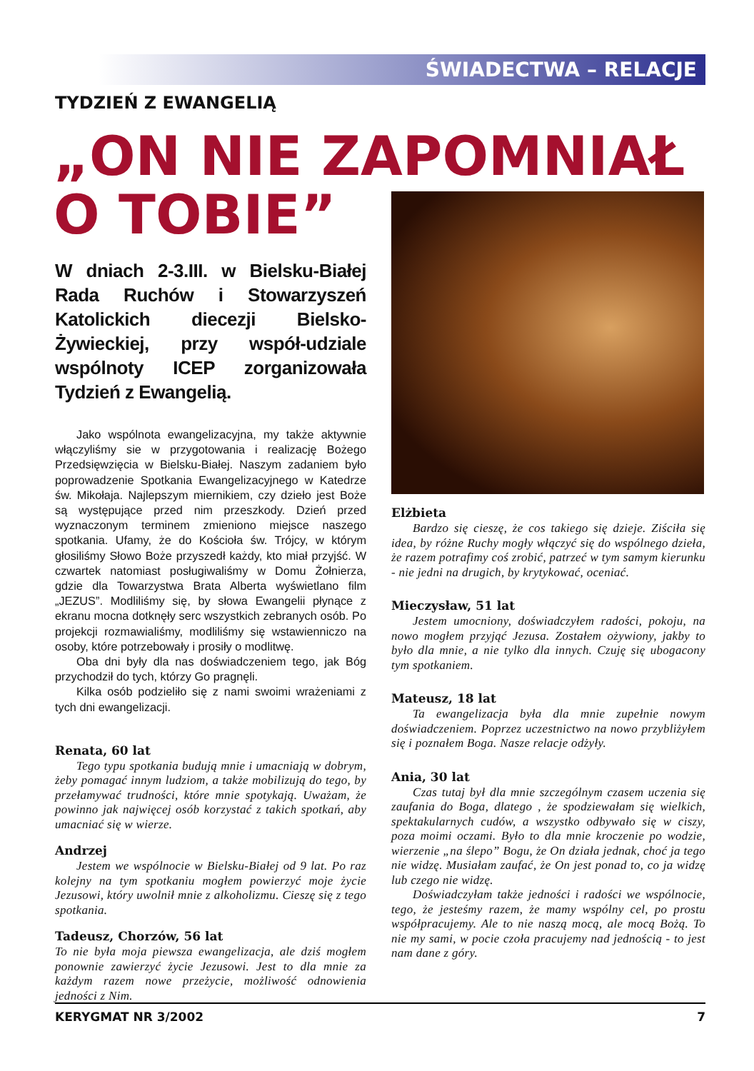ŚWIADECTWA – RELACJE
TYDZIEŃ Z EWANGELIĄ
„ON NIE ZAPOMNIAŁ
O TOBIE”
W dniach 2-3.III. w Bielsku-Białej Rada Ruchów i Stowarzyszeń Katolickich diecezji Bielsko-Żywieckiej, przy współ-udziale wspólnoty ICEP zorganizowała Tydzień z Ewangelią.
Jako wspólnota ewangelizacyjna, my także aktywnie włączyliśmy sie w przygotowania i realizację Bożego Przedsięwzięcia w Bielsku-Białej. Naszym zadaniem było poprowadzenie Spotkania Ewangelizacyjnego w Katedrze św. Mikołaja. Najlepszym miernikiem, czy dzieło jest Boże są występujące przed nim przeszkody. Dzień przed wyznaczonym terminem zmieniono miejsce naszego spotkania. Ufamy, że do Kościoła św. Trójcy, w którym głosiliśmy Słowo Boże przyszedł każdy, kto miał przyjść. W czwartek natomiast posługiwaliśmy w Domu Żołnierza, gdzie dla Towarzystwa Brata Alberta wyświetlano film „JEZUS”. Modliliśmy się, by słowa Ewangelii płynące z ekranu mocna dotknęły serc wszystkich zebranych osób. Po projekcji rozmawialiśmy, modliliśmy się wstawienniczo na osoby, które potrzebowały i prosiły o modlitwę.
Oba dni były dla nas doświadczeniem tego, jak Bóg przychodził do tych, którzy Go pragnęli.
Kilka osób podzieliło się z nami swoimi wrażeniami z tych dni ewangelizacji.
Renata, 60 lat
Tego typu spotkania budują mnie i umacniają w dobrym, żeby pomagać innym ludziom, a także mobilizują do tego, by przełamywać trudności, które mnie spotykają. Uważam, że powinno jak najwięcej osób korzystać z takich spotkań, aby umacniać się w wierze.
Andrzej
Jestem we wspólnocie w Bielsku-Białej od 9 lat. Po raz kolejny na tym spotkaniu mogłem powierzyć moje życie Jezusowi, który uwolnił mnie z alkoholizmu. Cieszę się z tego spotkania.
Tadeusz, Chorzów, 56 lat
To nie była moja piewsza ewangelizacja, ale dziś mogłem ponownie zawierzyć życie Jezusowi. Jest to dla mnie za każdym razem nowe przeżycie, możliwość odnowienia jedności z Nim.
Elżbieta
Bardzo się cieszę, że cos takiego się dzieje. Ziściła się idea, by różne Ruchy mogły włączyć się do wspólnego dzieła, że razem potrafimy coś zrobić, patrzeć w tym samym kierunku - nie jedni na drugich, by krytykować, oceniać.
Mieczysław, 51 lat
Jestem umocniony, doświadczyłem radości, pokoju, na nowo mogłem przyjąć Jezusa. Zostałem ożywiony, jakby to było dla mnie, a nie tylko dla innych. Czuję się ubogacony tym spotkaniem.
Mateusz, 18 lat
Ta ewangelizacja była dla mnie zupełnie nowym doświadczeniem. Poprzez uczestnictwo na nowo przybliżyłem się i poznałem Boga. Nasze relacje odżyły.
Ania, 30 lat
Czas tutaj był dla mnie szczególnym czasem uczenia się zaufania do Boga, dlatego , że spodziewałam się wielkich, spektakularnych cudów, a wszystko odbywało się w ciszy, poza moimi oczami. Było to dla mnie kroczenie po wodzie, wierzenie „na ślepo” Bogu, że On działa jednak, choć ja tego nie widzę. Musiałam zaufać, że On jest ponad to, co ja widzę lub czego nie widzę.
Doświadczyłam także jedności i radości we wspólnocie, tego, że jesteśmy razem, że mamy wspólny cel, po prostu współpracujemy. Ale to nie naszą mocą, ale mocą Bożą. To nie my sami, w pocie czoła pracujemy nad jednością - to jest nam dane z góry.
KERYGMAT NR 3/2002 7